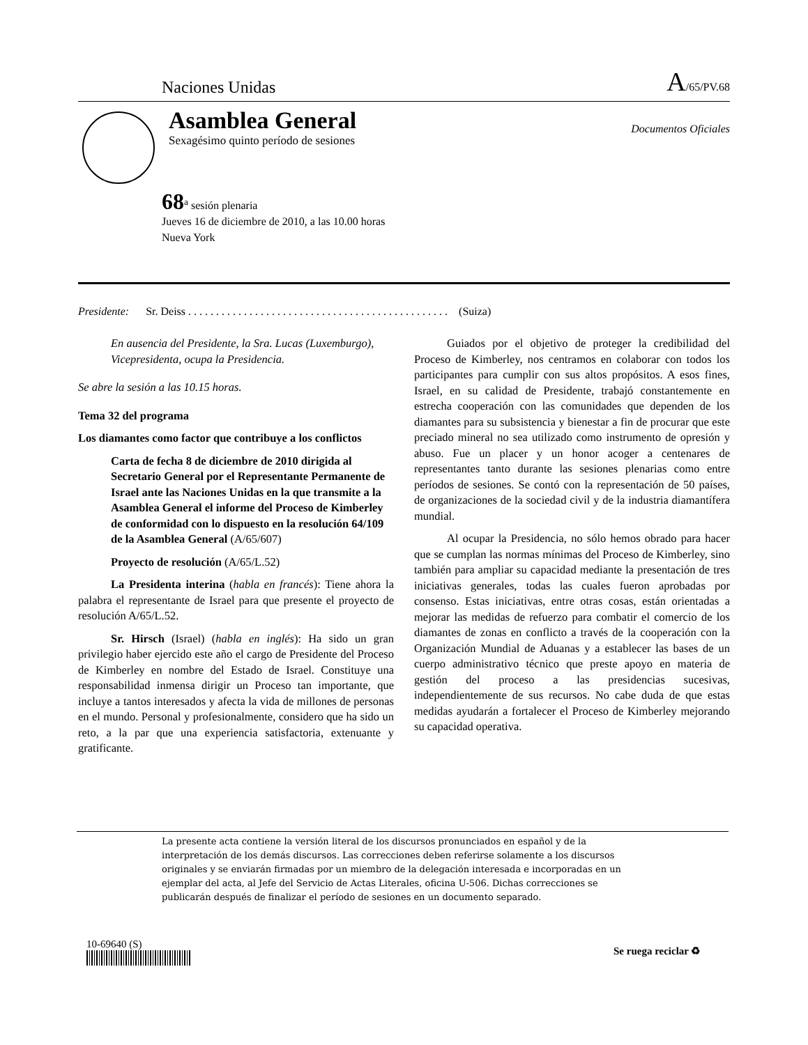Naciones Unidas A/65/PV.68
Asamblea General
Sexagésimo quinto período de sesiones
Documentos Oficiales
68<sup>a</sup> sesión plenaria
Jueves 16 de diciembre de 2010, a las 10.00 horas
Nueva York
Presidente: Sr. Deiss . . . . . . . . . . . . . . . . . . . . . . . . . . . . . . . . . . . . . . . . . . . . . . . (Suiza)
En ausencia del Presidente, la Sra. Lucas (Luxemburgo), Vicepresidenta, ocupa la Presidencia.
Se abre la sesión a las 10.15 horas.
Tema 32 del programa
Los diamantes como factor que contribuye a los conflictos
Carta de fecha 8 de diciembre de 2010 dirigida al Secretario General por el Representante Permanente de Israel ante las Naciones Unidas en la que transmite a la Asamblea General el informe del Proceso de Kimberley de conformidad con lo dispuesto en la resolución 64/109 de la Asamblea General (A/65/607)
Proyecto de resolución (A/65/L.52)
La Presidenta interina (habla en francés): Tiene ahora la palabra el representante de Israel para que presente el proyecto de resolución A/65/L.52.
Sr. Hirsch (Israel) (habla en inglés): Ha sido un gran privilegio haber ejercido este año el cargo de Presidente del Proceso de Kimberley en nombre del Estado de Israel. Constituye una responsabilidad inmensa dirigir un Proceso tan importante, que incluye a tantos interesados y afecta la vida de millones de personas en el mundo. Personal y profesionalmente, considero que ha sido un reto, a la par que una experiencia satisfactoria, extenuante y gratificante.
Guiados por el objetivo de proteger la credibilidad del Proceso de Kimberley, nos centramos en colaborar con todos los participantes para cumplir con sus altos propósitos. A esos fines, Israel, en su calidad de Presidente, trabajó constantemente en estrecha cooperación con las comunidades que dependen de los diamantes para su subsistencia y bienestar a fin de procurar que este preciado mineral no sea utilizado como instrumento de opresión y abuso. Fue un placer y un honor acoger a centenares de representantes tanto durante las sesiones plenarias como entre períodos de sesiones. Se contó con la representación de 50 países, de organizaciones de la sociedad civil y de la industria diamantífera mundial.
Al ocupar la Presidencia, no sólo hemos obrado para hacer que se cumplan las normas mínimas del Proceso de Kimberley, sino también para ampliar su capacidad mediante la presentación de tres iniciativas generales, todas las cuales fueron aprobadas por consenso. Estas iniciativas, entre otras cosas, están orientadas a mejorar las medidas de refuerzo para combatir el comercio de los diamantes de zonas en conflicto a través de la cooperación con la Organización Mundial de Aduanas y a establecer las bases de un cuerpo administrativo técnico que preste apoyo en materia de gestión del proceso a las presidencias sucesivas, independientemente de sus recursos. No cabe duda de que estas medidas ayudarán a fortalecer el Proceso de Kimberley mejorando su capacidad operativa.
La presente acta contiene la versión literal de los discursos pronunciados en español y de la interpretación de los demás discursos. Las correcciones deben referirse solamente a los discursos originales y se enviarán firmadas por un miembro de la delegación interesada e incorporadas en un ejemplar del acta, al Jefe del Servicio de Actas Literales, oficina U-506. Dichas correcciones se publicarán después de finalizar el período de sesiones en un documento separado.
10-69640 (S)
Se ruega reciclar ♻